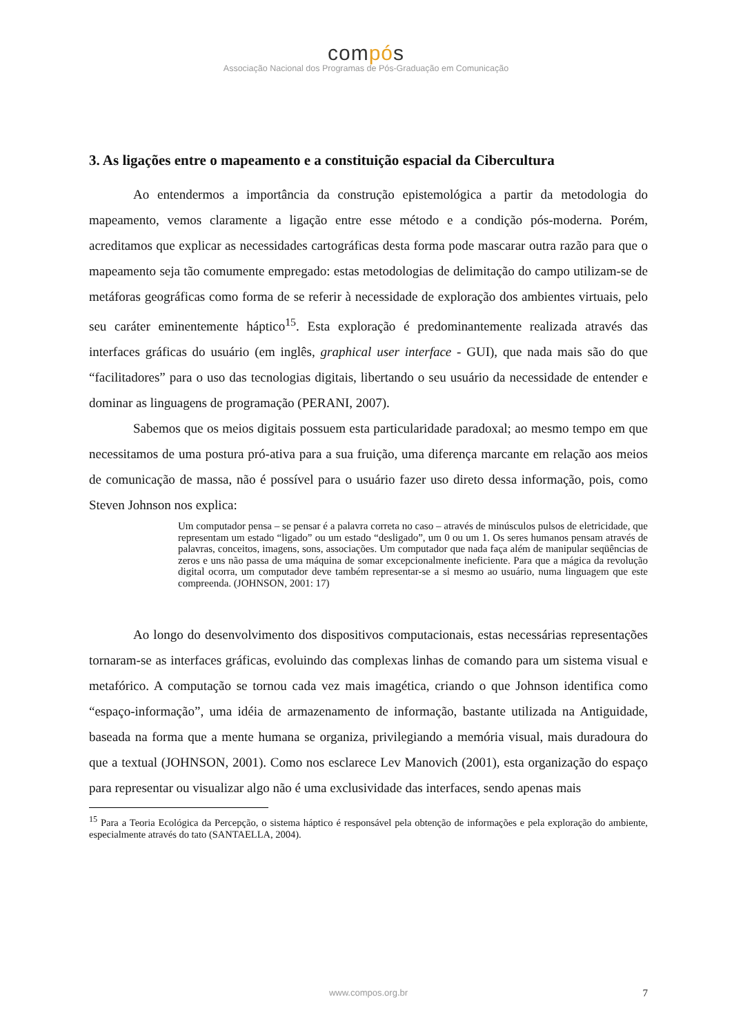compós
Associação Nacional dos Programas de Pós-Graduação em Comunicação
3. As ligações entre o mapeamento e a constituição espacial da Cibercultura
Ao entendermos a importância da construção epistemológica a partir da metodologia do mapeamento, vemos claramente a ligação entre esse método e a condição pós-moderna. Porém, acreditamos que explicar as necessidades cartográficas desta forma pode mascarar outra razão para que o mapeamento seja tão comumente empregado: estas metodologias de delimitação do campo utilizam-se de metáforas geográficas como forma de se referir à necessidade de exploração dos ambientes virtuais, pelo seu caráter eminentemente háptico<sup>15</sup>. Esta exploração é predominantemente realizada através das interfaces gráficas do usuário (em inglês, graphical user interface - GUI), que nada mais são do que “facilitadores” para o uso das tecnologias digitais, libertando o seu usuário da necessidade de entender e dominar as linguagens de programação (PERANI, 2007).
Sabemos que os meios digitais possuem esta particularidade paradoxal; ao mesmo tempo em que necessitamos de uma postura pró-ativa para a sua fruição, uma diferença marcante em relação aos meios de comunicação de massa, não é possível para o usuário fazer uso direto dessa informação, pois, como Steven Johnson nos explica:
Um computador pensa – se pensar é a palavra correta no caso – através de minúsculos pulsos de eletricidade, que representam um estado “ligado” ou um estado “desligado”, um 0 ou um 1. Os seres humanos pensam através de palavras, conceitos, imagens, sons, associações. Um computador que nada faça além de manipular seqüências de zeros e uns não passa de uma máquina de somar excepcionalmente ineficiente. Para que a mágica da revolução digital ocorra, um computador deve também representar-se a si mesmo ao usuário, numa linguagem que este compreenda. (JOHNSON, 2001: 17)
Ao longo do desenvolvimento dos dispositivos computacionais, estas necessárias representações tornaram-se as interfaces gráficas, evoluindo das complexas linhas de comando para um sistema visual e metafórico. A computação se tornou cada vez mais imagética, criando o que Johnson identifica como “espaço-informação”, uma idéia de armazenamento de informação, bastante utilizada na Antiguidade, baseada na forma que a mente humana se organiza, privilegiando a memória visual, mais duradoura do que a textual (JOHNSON, 2001). Como nos esclarece Lev Manovich (2001), esta organização do espaço para representar ou visualizar algo não é uma exclusividade das interfaces, sendo apenas mais
<sup>15</sup> Para a Teoria Ecológica da Percepção, o sistema háptico é responsável pela obtenção de informações e pela exploração do ambiente, especialmente através do tato (SANTAELLA, 2004).
www.compos.org.br 7